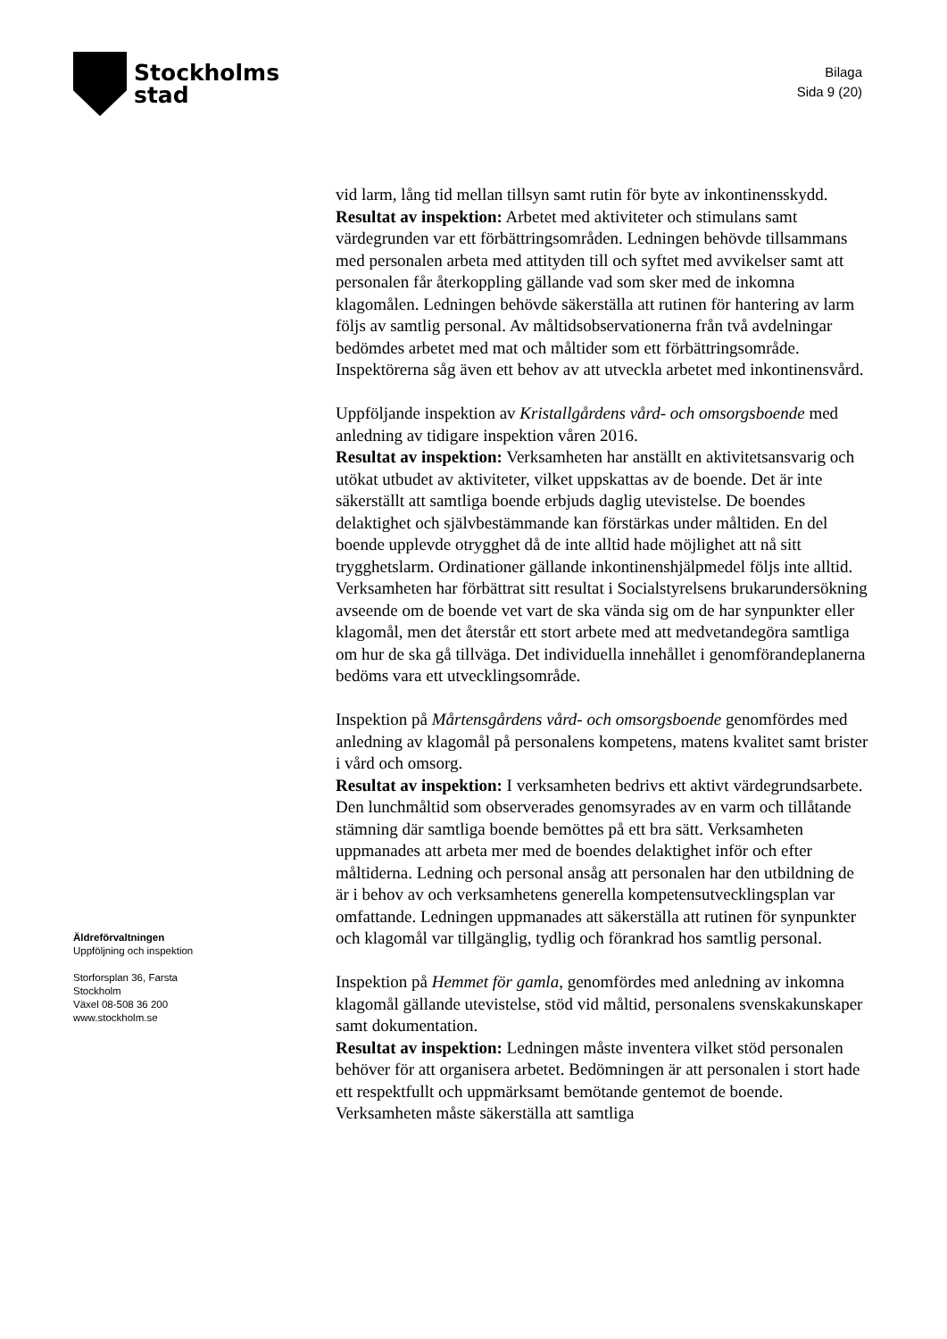Stockholms
stad
Bilaga
Sida 9 (20)
vid larm, lång tid mellan tillsyn samt rutin för byte av inkontinensskydd.
Resultat av inspektion: Arbetet med aktiviteter och stimulans samt värdegrunden var ett förbättringsområden. Ledningen behövde tillsammans med personalen arbeta med attityden till och syftet med avvikelser samt att personalen får återkoppling gällande vad som sker med de inkomna klagomålen. Ledningen behövde säkerställa att rutinen för hantering av larm följs av samtlig personal. Av måltidsobservationerna från två avdelningar bedömdes arbetet med mat och måltider som ett förbättringsområde. Inspektörerna såg även ett behov av att utveckla arbetet med inkontinensvård.
Uppföljande inspektion av Kristallgårdens vård- och omsorgsboende med anledning av tidigare inspektion våren 2016.
Resultat av inspektion: Verksamheten har anställt en aktivitetsansvarig och utökat utbudet av aktiviteter, vilket uppskattas av de boende. Det är inte säkerställt att samtliga boende erbjuds daglig utevistelse. De boendes delaktighet och självbestämmande kan förstärkas under måltiden. En del boende upplevde otrygghet då de inte alltid hade möjlighet att nå sitt trygghetslarm. Ordinationer gällande inkontinenshjälpmedel följs inte alltid. Verksamheten har förbättrat sitt resultat i Socialstyrelsens brukarundersökning avseende om de boende vet vart de ska vända sig om de har synpunkter eller klagomål, men det återstår ett stort arbete med att medvetandegöra samtliga om hur de ska gå tillväga. Det individuella innehållet i genomförandeplanerna bedöms vara ett utvecklingsområde.
Inspektion på Mårtensgårdens vård- och omsorgsboende genomfördes med anledning av klagomål på personalens kompetens, matens kvalitet samt brister i vård och omsorg.
Resultat av inspektion: I verksamheten bedrivs ett aktivt värdegrundsarbete. Den lunchmåltid som observerades genomsyrades av en varm och tillåtande stämning där samtliga boende bemöttes på ett bra sätt. Verksamheten uppmanades att arbeta mer med de boendes delaktighet inför och efter måltiderna. Ledning och personal ansåg att personalen har den utbildning de är i behov av och verksamhetens generella kompetensutvecklingsplan var omfattande. Ledningen uppmanades att säkerställa att rutinen för synpunkter och klagomål var tillgänglig, tydlig och förankrad hos samtlig personal.
Inspektion på Hemmet för gamla, genomfördes med anledning av inkomna klagomål gällande utevistelse, stöd vid måltid, personalens svenskakunskaper samt dokumentation.
Resultat av inspektion: Ledningen måste inventera vilket stöd personalen behöver för att organisera arbetet. Bedömningen är att personalen i stort hade ett respektfullt och uppmärksamt bemötande gentemot de boende. Verksamheten måste säkerställa att samtliga
Äldreförvaltningen
Uppföljning och inspektion
Storforsplan 36, Farsta
Stockholm
Växel 08-508 36 200
www.stockholm.se